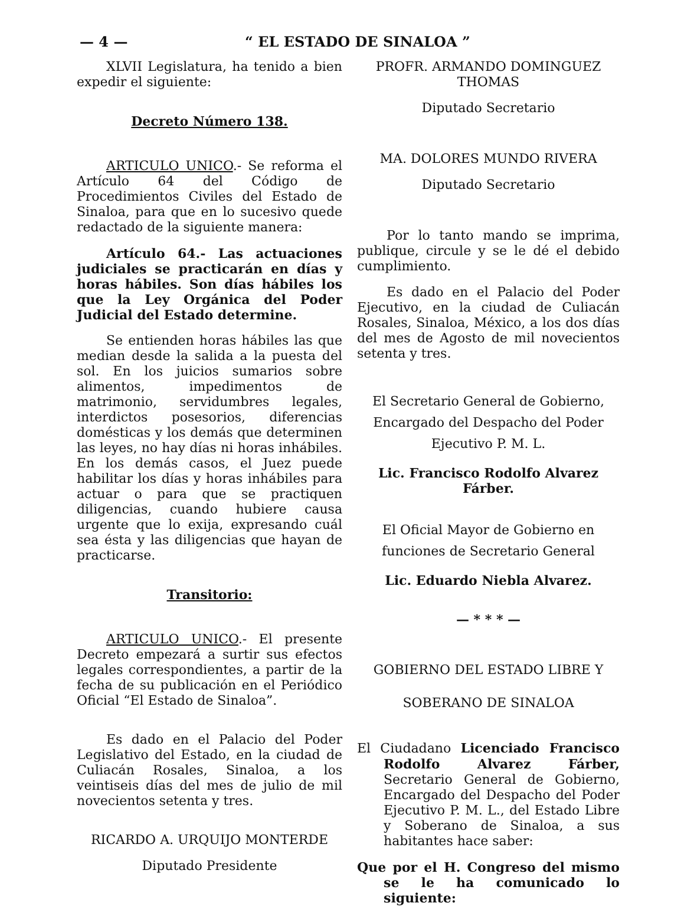— 4 — “ EL ESTADO DE SINALOA ”
XLVII Legislatura, ha tenido a bien expedir el siguiente:
Decreto Número 138.
ARTICULO UNICO.- Se reforma el Artículo 64 del Código de Procedimientos Civiles del Estado de Sinaloa, para que en lo sucesivo quede redactado de la siguiente manera:
Artículo 64.- Las actuaciones judiciales se practicarán en días y horas hábiles. Son días hábiles los que la Ley Orgánica del Poder Judicial del Estado determine.
Se entienden horas hábiles las que median desde la salida a la puesta del sol. En los juicios sumarios sobre alimentos, impedimentos de matrimonio, servidumbres legales, interdictos posesorios, diferencias domésticas y los demás que determinen las leyes, no hay días ni horas inhábiles. En los demás casos, el Juez puede habilitar los días y horas inhábiles para actuar o para que se practiquen diligencias, cuando hubiere causa urgente que lo exija, expresando cuál sea ésta y las diligencias que hayan de practicarse.
Transitorio:
ARTICULO UNICO.- El presente Decreto empezará a surtir sus efectos legales correspondientes, a partir de la fecha de su publicación en el Periódico Oficial “El Estado de Sinaloa”.
Es dado en el Palacio del Poder Legislativo del Estado, en la ciudad de Culiacán Rosales, Sinaloa, a los veintiseis días del mes de julio de mil novecientos setenta y tres.
RICARDO A. URQUIJO MONTERDE
Diputado Presidente
PROFR. ARMANDO DOMINGUEZ THOMAS
Diputado Secretario
MA. DOLORES MUNDO RIVERA
Diputado Secretario
Por lo tanto mando se imprima, publique, circule y se le dé el debido cumplimiento.
Es dado en el Palacio del Poder Ejecutivo, en la ciudad de Culiacán Rosales, Sinaloa, México, a los dos días del mes de Agosto de mil novecientos setenta y tres.
El Secretario General de Gobierno, Encargado del Despacho del Poder Ejecutivo P. M. L.
Lic. Francisco Rodolfo Alvarez Fárber.
El Oficial Mayor de Gobierno en funciones de Secretario General
Lic. Eduardo Niebla Alvarez.
— * * * —
GOBIERNO DEL ESTADO LIBRE Y
SOBERANO DE SINALOA
El Ciudadano Licenciado Francisco Rodolfo Alvarez Fárber, Secretario General de Gobierno, Encargado del Despacho del Poder Ejecutivo P. M. L., del Estado Libre y Soberano de Sinaloa, a sus habitantes hace saber:
Que por el H. Congreso del mismo se le ha comunicado lo siguiente: